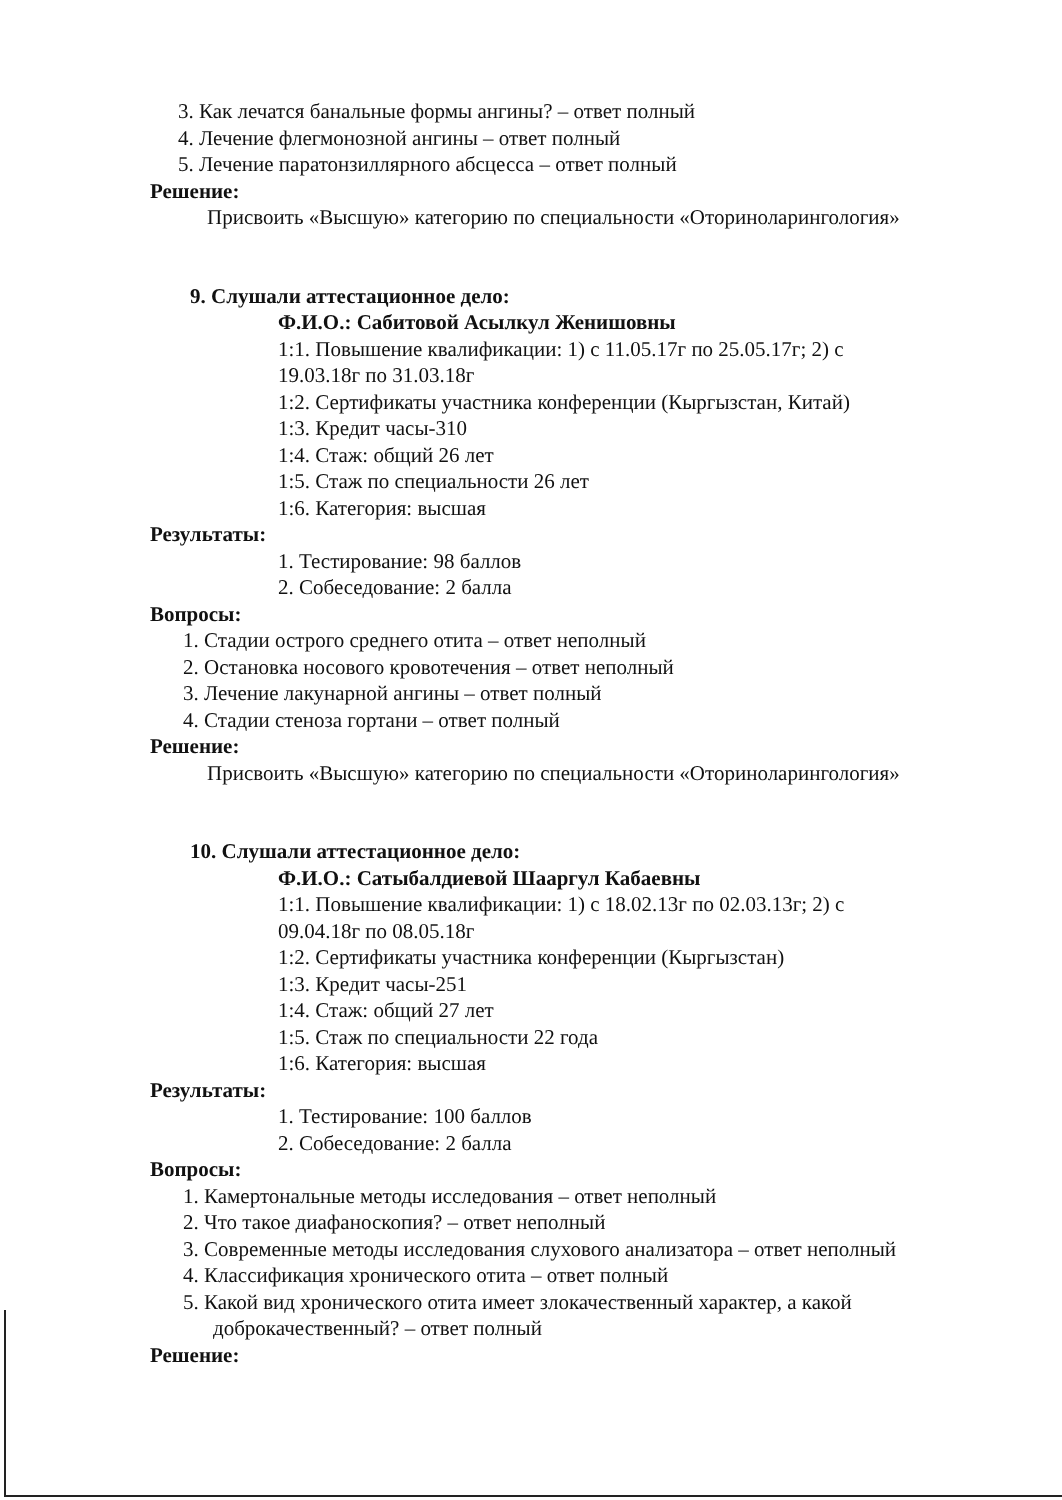3. Как лечатся банальные формы ангины? – ответ полный
4. Лечение флегмонозной ангины – ответ полный
5. Лечение паратонзиллярного абсцесса – ответ полный
Решение:
Присвоить «Высшую» категорию по специальности «Оториноларингология»
9. Слушали аттестационное дело:
Ф.И.О.: Сабитовой Асылкул Женишовны
1:1. Повышение квалификации: 1) с 11.05.17г по 25.05.17г; 2) с
19.03.18г по 31.03.18г
1:2. Сертификаты участника конференции (Кыргызстан, Китай)
1:3. Кредит часы-310
1:4. Стаж: общий 26 лет
1:5. Стаж по специальности 26 лет
1:6. Категория: высшая
Результаты:
1. Тестирование: 98 баллов
2. Собеседование: 2 балла
Вопросы:
1. Стадии острого среднего отита – ответ неполный
2. Остановка носового кровотечения – ответ неполный
3. Лечение лакунарной ангины – ответ полный
4. Стадии стеноза гортани – ответ полный
Решение:
Присвоить «Высшую» категорию по специальности «Оториноларингология»
10. Слушали аттестационное дело:
Ф.И.О.: Сатыбалдиевой Шааргул Кабаевны
1:1. Повышение квалификации: 1) с 18.02.13г по 02.03.13г; 2) с
09.04.18г по 08.05.18г
1:2. Сертификаты участника конференции (Кыргызстан)
1:3. Кредит часы-251
1:4. Стаж: общий 27 лет
1:5. Стаж по специальности 22 года
1:6. Категория: высшая
Результаты:
1. Тестирование: 100 баллов
2. Собеседование: 2 балла
Вопросы:
1. Камертональные методы исследования – ответ неполный
2. Что такое диафаноскопия? – ответ неполный
3. Современные методы исследования слухового анализатора – ответ неполный
4. Классификация хронического отита – ответ полный
5. Какой вид хронического отита имеет злокачественный характер, а какой
доброкачественный? – ответ полный
Решение: